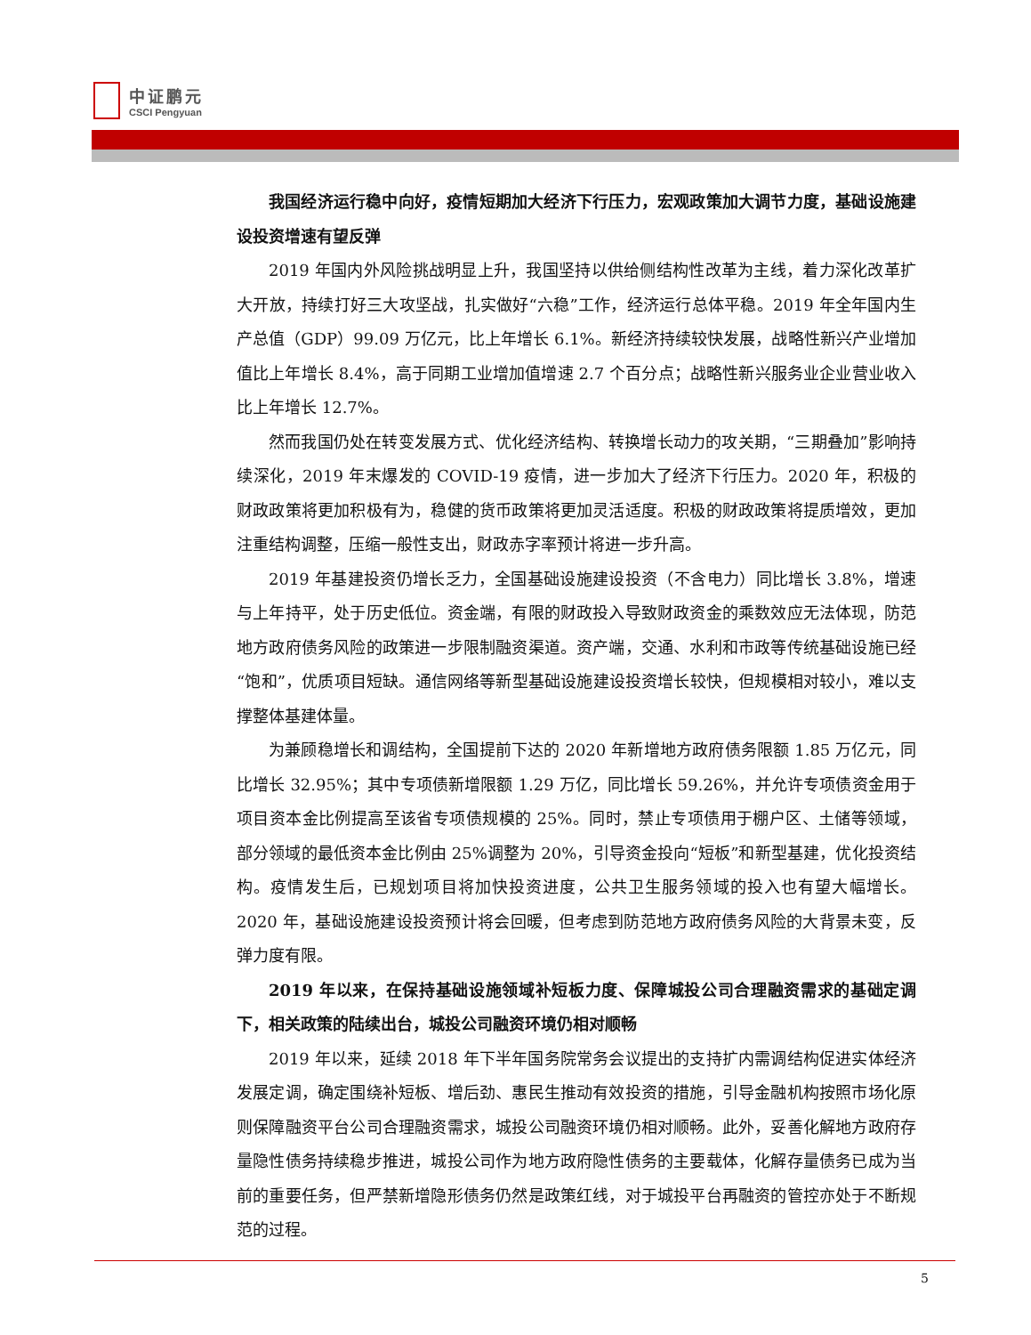中证鹏元
CSCI Pengyuan
我国经济运行稳中向好，疫情短期加大经济下行压力，宏观政策加大调节力度，基础设施建设投资增速有望反弹
2019 年国内外风险挑战明显上升，我国坚持以供给侧结构性改革为主线，着力深化改革扩大开放，持续打好三大攻坚战，扎实做好“六稳”工作，经济运行总体平稳。2019 年全年国内生产总值（GDP）99.09 万亿元，比上年增长 6.1%。新经济持续较快发展，战略性新兴产业增加值比上年增长 8.4%，高于同期工业增加值增速 2.7 个百分点；战略性新兴服务业企业营业收入比上年增长 12.7%。
然而我国仍处在转变发展方式、优化经济结构、转换增长动力的攻关期，“三期叠加”影响持续深化，2019 年末爆发的 COVID-19 疫情，进一步加大了经济下行压力。2020 年，积极的财政政策将更加积极有为，稳健的货币政策将更加灵活适度。积极的财政政策将提质增效，更加注重结构调整，压缩一般性支出，财政赤字率预计将进一步升高。
2019 年基建投资仍增长乏力，全国基础设施建设投资（不含电力）同比增长 3.8%，增速与上年持平，处于历史低位。资金端，有限的财政投入导致财政资金的乘数效应无法体现，防范地方政府债务风险的政策进一步限制融资渠道。资产端，交通、水利和市政等传统基础设施已经“饱和”，优质项目短缺。通信网络等新型基础设施建设投资增长较快，但规模相对较小，难以支撑整体基建体量。
为兼顾稳增长和调结构，全国提前下达的 2020 年新增地方政府债务限额 1.85 万亿元，同比增长 32.95%；其中专项债新增限额 1.29 万亿，同比增长 59.26%，并允许专项债资金用于项目资本金比例提高至该省专项债规模的 25%。同时，禁止专项债用于棚户区、土储等领域，部分领域的最低资本金比例由 25%调整为 20%，引导资金投向“短板”和新型基建，优化投资结构。疫情发生后，已规划项目将加快投资进度，公共卫生服务领域的投入也有望大幅增长。2020 年，基础设施建设投资预计将会回暖，但考虑到防范地方政府债务风险的大背景未变，反弹力度有限。
2019 年以来，在保持基础设施领域补短板力度、保障城投公司合理融资需求的基础定调下，相关政策的陆续出台，城投公司融资环境仍相对顺畅
2019 年以来，延续 2018 年下半年国务院常务会议提出的支持扩内需调结构促进实体经济发展定调，确定围绕补短板、增后劲、惠民生推动有效投资的措施，引导金融机构按照市场化原则保障融资平台公司合理融资需求，城投公司融资环境仍相对顺畅。此外，妥善化解地方政府存量隐性债务持续稳步推进，城投公司作为地方政府隐性债务的主要载体，化解存量债务已成为当前的重要任务，但严禁新增隐形债务仍然是政策红线，对于城投平台再融资的管控亦处于不断规范的过程。
5